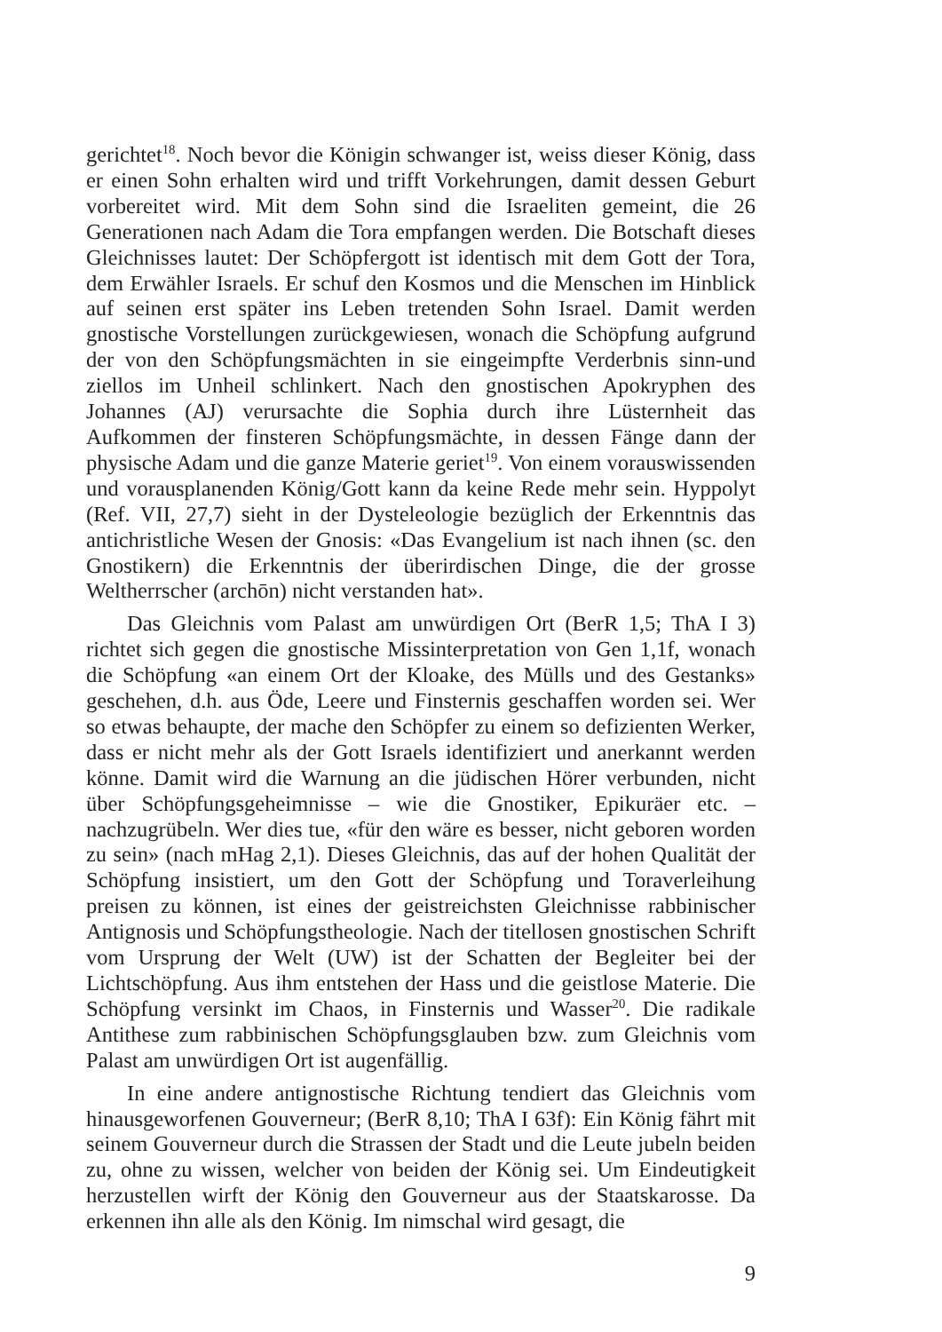gerichtet<sup>18</sup>. Noch bevor die Königin schwanger ist, weiss dieser König, dass er einen Sohn erhalten wird und trifft Vorkehrungen, damit dessen Geburt vorbereitet wird. Mit dem Sohn sind die Israeliten gemeint, die 26 Generationen nach Adam die Tora empfangen werden. Die Botschaft dieses Gleichnisses lautet: Der Schöpfergott ist identisch mit dem Gott der Tora, dem Erwähler Israels. Er schuf den Kosmos und die Menschen im Hinblick auf seinen erst später ins Leben tretenden Sohn Israel. Damit werden gnostische Vorstellungen zurückgewiesen, wonach die Schöpfung aufgrund der von den Schöpfungsmächten in sie eingeimpfte Verderbnis sinn-und ziellos im Unheil schlinkert. Nach den gnostischen Apokryphen des Johannes (AJ) verursachte die Sophia durch ihre Lüsternheit das Aufkommen der finsteren Schöpfungsmächte, in dessen Fänge dann der physische Adam und die ganze Materie geriet<sup>19</sup>. Von einem vorauswissenden und vorausplanenden König/Gott kann da keine Rede mehr sein. Hyppolyt (Ref. VII, 27,7) sieht in der Dysteleologie bezüglich der Erkenntnis das antichristliche Wesen der Gnosis: «Das Evangelium ist nach ihnen (sc. den Gnostikern) die Erkenntnis der überirdischen Dinge, die der grosse Weltherrscher (archōn) nicht verstanden hat».
Das Gleichnis vom Palast am unwürdigen Ort (BerR 1,5; ThA I 3) richtet sich gegen die gnostische Missinterpretation von Gen 1,1f, wonach die Schöpfung «an einem Ort der Kloake, des Mülls und des Gestanks» geschehen, d.h. aus Öde, Leere und Finsternis geschaffen worden sei. Wer so etwas behaupte, der mache den Schöpfer zu einem so defizienten Werker, dass er nicht mehr als der Gott Israels identifiziert und anerkannt werden könne. Damit wird die Warnung an die jüdischen Hörer verbunden, nicht über Schöpfungsgeheimnisse – wie die Gnostiker, Epikuräer etc. – nachzugrübeln. Wer dies tue, «für den wäre es besser, nicht geboren worden zu sein» (nach mHag 2,1). Dieses Gleichnis, das auf der hohen Qualität der Schöpfung insistiert, um den Gott der Schöpfung und Toraverleihung preisen zu können, ist eines der geistreichsten Gleichnisse rabbinischer Antignosis und Schöpfungstheologie. Nach der titellosen gnostischen Schrift vom Ursprung der Welt (UW) ist der Schatten der Begleiter bei der Lichtschöpfung. Aus ihm entstehen der Hass und die geistlose Materie. Die Schöpfung versinkt im Chaos, in Finsternis und Wasser<sup>20</sup>. Die radikale Antithese zum rabbinischen Schöpfungsglauben bzw. zum Gleichnis vom Palast am unwürdigen Ort ist augenfällig.
In eine andere antignostische Richtung tendiert das Gleichnis vom hinausgeworfenen Gouverneur; (BerR 8,10; ThA I 63f): Ein König fährt mit seinem Gouverneur durch die Strassen der Stadt und die Leute jubeln beiden zu, ohne zu wissen, welcher von beiden der König sei. Um Eindeutigkeit herzustellen wirft der König den Gouverneur aus der Staatskarosse. Da erkennen ihn alle als den König. Im nimschal wird gesagt, die
9